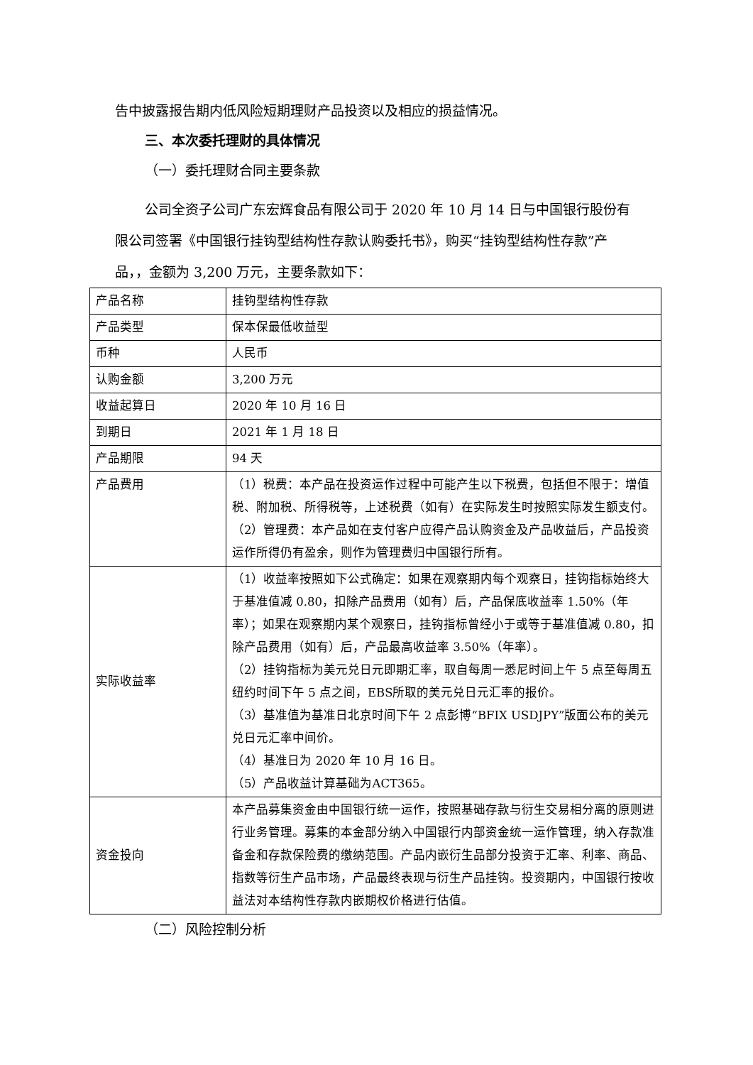告中披露报告期内低风险短期理财产品投资以及相应的损益情况。
三、本次委托理财的具体情况
（一）委托理财合同主要条款
公司全资子公司广东宏辉食品有限公司于 2020 年 10 月 14 日与中国银行股份有限公司签署《中国银行挂钩型结构性存款认购委托书》，购买“挂钩型结构性存款”产品，，金额为 3,200 万元，主要条款如下：
| 产品名称 | 挂钩型结构性存款 |
| 产品类型 | 保本保最低收益型 |
| 币种 | 人民币 |
| 认购金额 | 3,200 万元 |
| 收益起算日 | 2020 年 10 月 16 日 |
| 到期日 | 2021 年 1 月 18 日 |
| 产品期限 | 94 天 |
| 产品费用 | （1）税费：本产品在投资运作过程中可能产生以下税费，包括但不限于：增值税、附加税、所得税等，上述税费（如有）在实际发生时按照实际发生额支付。 （2）管理费：本产品如在支付客户应得产品认购资金及产品收益后，产品投资运作所得仍有盈余，则作为管理费归中国银行所有。 |
| 实际收益率 | （1）收益率按照如下公式确定：如果在观察期内每个观察日，挂钩指标始终大于基准值减 0.80，扣除产品费用（如有）后，产品保底收益率 1.50%（年率）；如果在观察期内某个观察日，挂钩指标曾经小于或等于基准值减 0.80，扣除产品费用（如有）后，产品最高收益率 3.50%（年率）。 （2）挂钩指标为美元兑日元即期汇率，取自每周一悉尼时间上午 5 点至每周五纽约时间下午 5 点之间，EBS所取的美元兑日元汇率的报价。 （3）基准值为基准日北京时间下午 2 点彭博“BFIX USDJPY”版面公布的美元兑日元汇率中间价。 （4）基准日为 2020 年 10 月 16 日。 （5）产品收益计算基础为ACT365。 |
| 资金投向 | 本产品募集资金由中国银行统一运作，按照基础存款与衍生交易相分离的原则进行业务管理。募集的本金部分纳入中国银行内部资金统一运作管理，纳入存款准备金和存款保险费的缴纳范围。产品内嵌衍生品部分投资于汇率、利率、商品、指数等衍生产品市场，产品最终表现与衍生产品挂钩。投资期内，中国银行按收益法对本结构性存款内嵌期权价格进行估值。 |
（二）风险控制分析